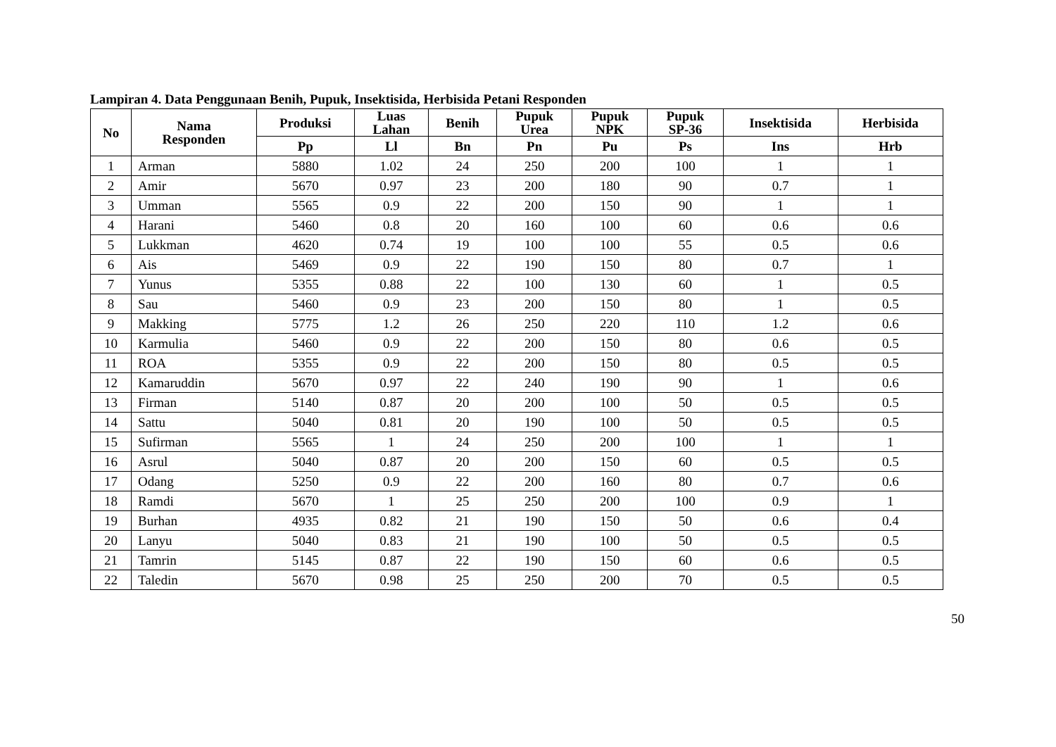Lampiran 4. Data Penggunaan Benih, Pupuk, Insektisida, Herbisida Petani Responden
| No | Nama Responden | Produksi | Luas Lahan | Benih | Pupuk Urea | Pupuk NPK | Pupuk SP-36 | Insektisida | Herbisida |
| --- | --- | --- | --- | --- | --- | --- | --- | --- | --- |
| | | Pp | Ll | Bn | Pn | Pu | Ps | Ins | Hrb |
| 1 | Arman | 5880 | 1.02 | 24 | 250 | 200 | 100 | 1 | 1 |
| 2 | Amir | 5670 | 0.97 | 23 | 200 | 180 | 90 | 0.7 | 1 |
| 3 | Umman | 5565 | 0.9 | 22 | 200 | 150 | 90 | 1 | 1 |
| 4 | Harani | 5460 | 0.8 | 20 | 160 | 100 | 60 | 0.6 | 0.6 |
| 5 | Lukkman | 4620 | 0.74 | 19 | 100 | 100 | 55 | 0.5 | 0.6 |
| 6 | Ais | 5469 | 0.9 | 22 | 190 | 150 | 80 | 0.7 | 1 |
| 7 | Yunus | 5355 | 0.88 | 22 | 100 | 130 | 60 | 1 | 0.5 |
| 8 | Sau | 5460 | 0.9 | 23 | 200 | 150 | 80 | 1 | 0.5 |
| 9 | Makking | 5775 | 1.2 | 26 | 250 | 220 | 110 | 1.2 | 0.6 |
| 10 | Karmulia | 5460 | 0.9 | 22 | 200 | 150 | 80 | 0.6 | 0.5 |
| 11 | ROA | 5355 | 0.9 | 22 | 200 | 150 | 80 | 0.5 | 0.5 |
| 12 | Kamaruddin | 5670 | 0.97 | 22 | 240 | 190 | 90 | 1 | 0.6 |
| 13 | Firman | 5140 | 0.87 | 20 | 200 | 100 | 50 | 0.5 | 0.5 |
| 14 | Sattu | 5040 | 0.81 | 20 | 190 | 100 | 50 | 0.5 | 0.5 |
| 15 | Sufirman | 5565 | 1 | 24 | 250 | 200 | 100 | 1 | 1 |
| 16 | Asrul | 5040 | 0.87 | 20 | 200 | 150 | 60 | 0.5 | 0.5 |
| 17 | Odang | 5250 | 0.9 | 22 | 200 | 160 | 80 | 0.7 | 0.6 |
| 18 | Ramdi | 5670 | 1 | 25 | 250 | 200 | 100 | 0.9 | 1 |
| 19 | Burhan | 4935 | 0.82 | 21 | 190 | 150 | 50 | 0.6 | 0.4 |
| 20 | Lanyu | 5040 | 0.83 | 21 | 190 | 100 | 50 | 0.5 | 0.5 |
| 21 | Tamrin | 5145 | 0.87 | 22 | 190 | 150 | 60 | 0.6 | 0.5 |
| 22 | Taledin | 5670 | 0.98 | 25 | 250 | 200 | 70 | 0.5 | 0.5 |
50